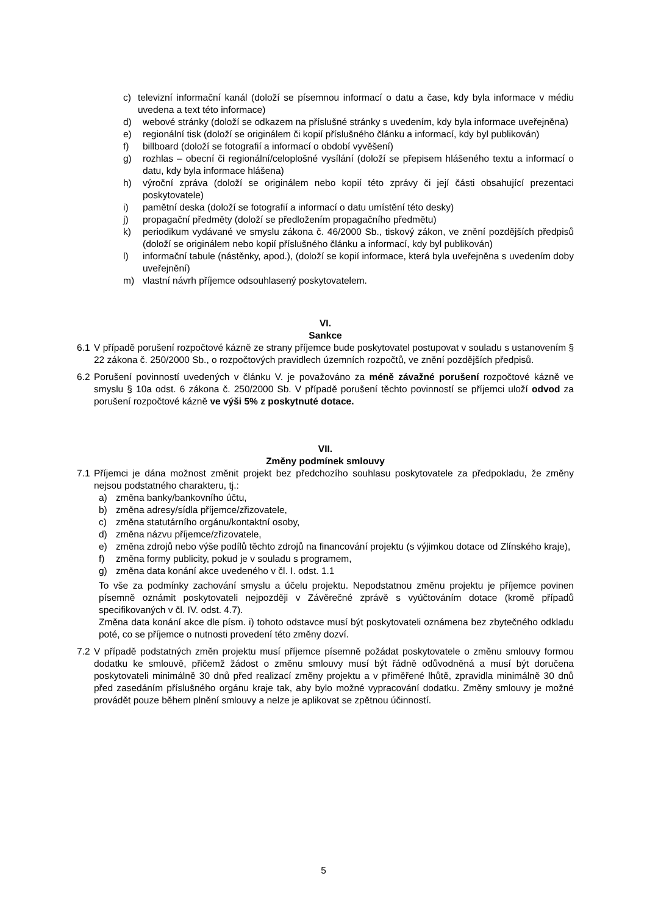c) televizní informační kanál (doloží se písemnou informací o datu a čase, kdy byla informace v médiu uvedena a text této informace)
d) webové stránky (doloží se odkazem na příslušné stránky s uvedením, kdy byla informace uveřejněna)
e) regionální tisk (doloží se originálem či kopií příslušného článku a informací, kdy byl publikován)
f) billboard (doloží se fotografií a informací o období vyvěšení)
g) rozhlas – obecní či regionální/celoplošné vysílání (doloží se přepisem hlášeného textu a informací o datu, kdy byla informace hlášena)
h) výroční zpráva (doloží se originálem nebo kopií této zprávy či její části obsahující prezentaci poskytovatele)
i) pamětní deska (doloží se fotografií a informací o datu umístění této desky)
j) propagační předměty (doloží se předložením propagačního předmětu)
k) periodikum vydávané ve smyslu zákona č. 46/2000 Sb., tiskový zákon, ve znění pozdějších předpisů (doloží se originálem nebo kopií příslušného článku a informací, kdy byl publikován)
l) informační tabule (nástěnky, apod.), (doloží se kopií informace, která byla uveřejněna s uvedením doby uveřejnění)
m) vlastní návrh příjemce odsouhlasený poskytovatelem.
VI.
Sankce
6.1 V případě porušení rozpočtové kázně ze strany příjemce bude poskytovatel postupovat v souladu s ustanovením § 22 zákona č. 250/2000 Sb., o rozpočtových pravidlech územních rozpočtů, ve znění pozdějších předpisů.
6.2 Porušení povinností uvedených v článku V. je považováno za méně závažné porušení rozpočtové kázně ve smyslu § 10a odst. 6 zákona č. 250/2000 Sb. V případě porušení těchto povinností se příjemci uloží odvod za porušení rozpočtové kázně ve výši 5% z poskytnuté dotace.
VII.
Změny podmínek smlouvy
7.1 Příjemci je dána možnost změnit projekt bez předchozího souhlasu poskytovatele za předpokladu, že změny nejsou podstatného charakteru, tj.:
a) změna banky/bankovního účtu,
b) změna adresy/sídla příjemce/zřizovatele,
c) změna statutárního orgánu/kontaktní osoby,
d) změna názvu příjemce/zřizovatele,
e) změna zdrojů nebo výše podílů těchto zdrojů na financování projektu (s výjimkou dotace od Zlínského kraje),
f) změna formy publicity, pokud je v souladu s programem,
g) změna data konání akce uvedeného v čl. I. odst. 1.1
To vše za podmínky zachování smyslu a účelu projektu. Nepodstatnou změnu projektu je příjemce povinen písemně oznámit poskytovateli nejpozději v Závěrečné zprávě s vyúčtováním dotace (kromě případů specifikovaných v čl. IV. odst. 4.7).
Změna data konání akce dle písm. i) tohoto odstavce musí být poskytovateli oznámena bez zbytečného odkladu poté, co se příjemce o nutnosti provedení této změny dozví.
7.2 V případě podstatných změn projektu musí příjemce písemně požádat poskytovatele o změnu smlouvy formou dodatku ke smlouvě, přičemž žádost o změnu smlouvy musí být řádně odůvodněná a musí být doručena poskytovateli minimálně 30 dnů před realizací změny projektu a v přiměřené lhůtě, zpravidla minimálně 30 dnů před zasedáním příslušného orgánu kraje tak, aby bylo možné vypracování dodatku. Změny smlouvy je možné provádět pouze během plnění smlouvy a nelze je aplikovat se zpětnou účinností.
5